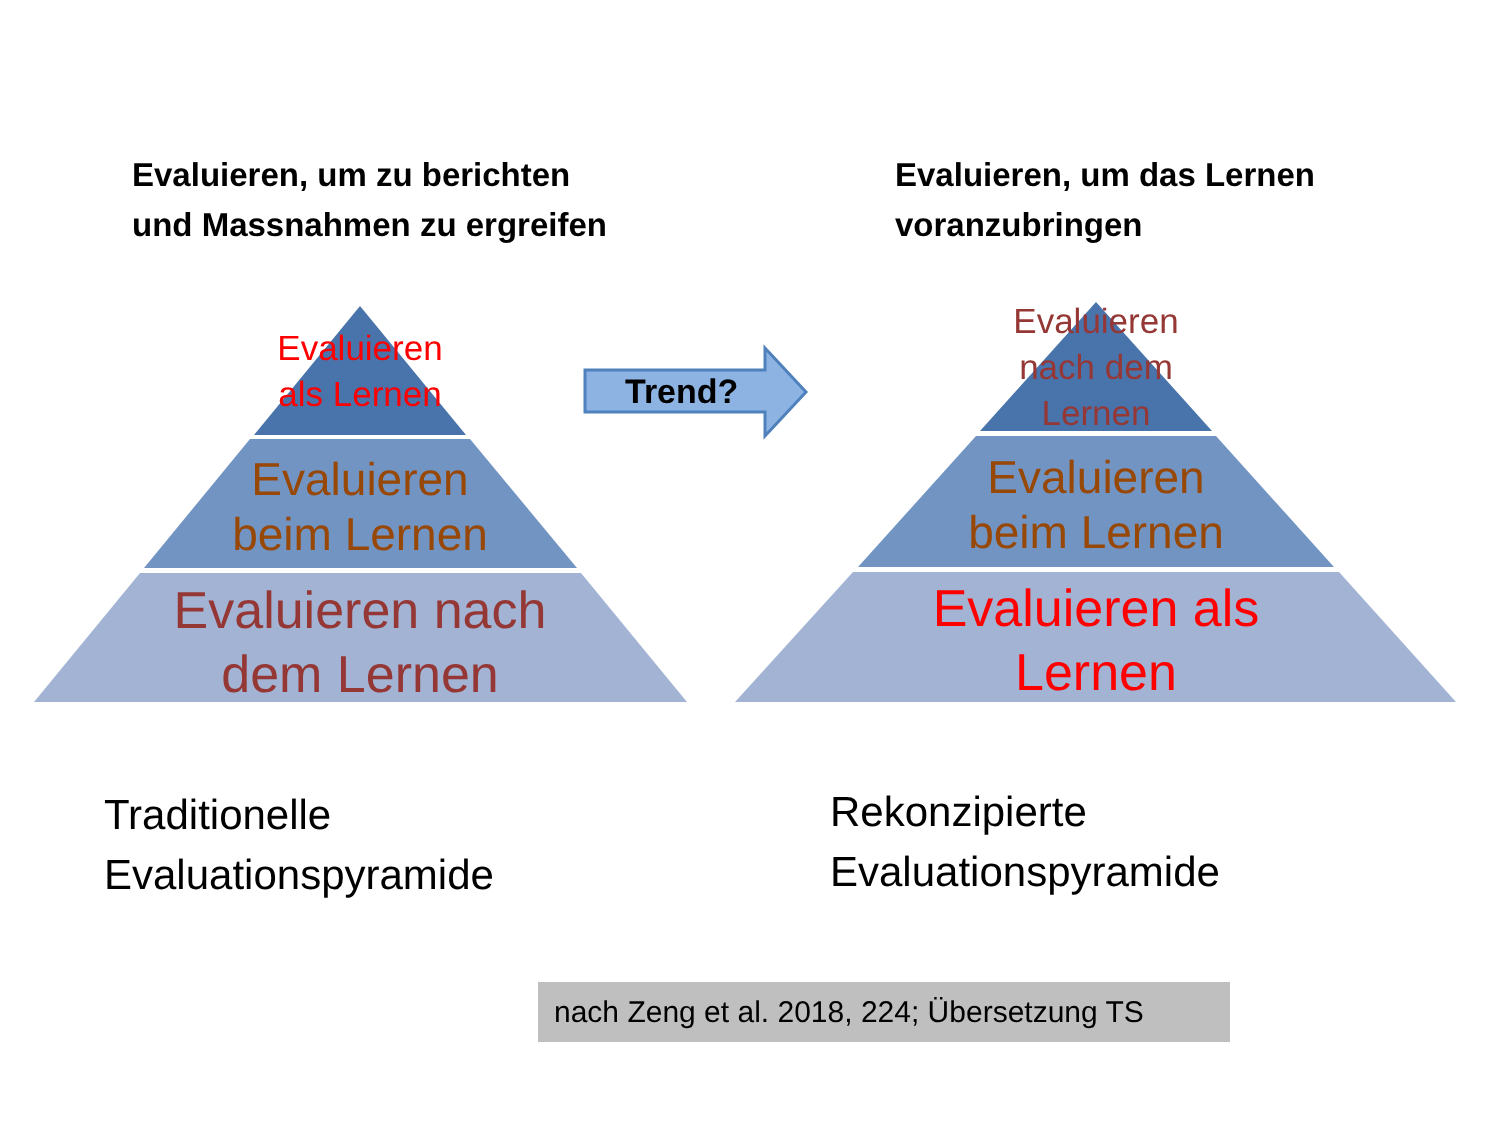Evaluieren, um zu berichten
und Massnahmen zu ergreifen
Evaluieren, um das Lernen
voranzubringen
Evaluieren
als Lernen
Evaluieren
beim Lernen
Evaluieren nach
dem Lernen
Evaluieren
nach dem
Lernen
Evaluieren
beim Lernen
Evaluieren als
Lernen
Trend?
Traditionelle
Evaluationspyramide
Rekonzipierte
Evaluationspyramide
nach Zeng et al. 2018, 224; Übersetzung TS